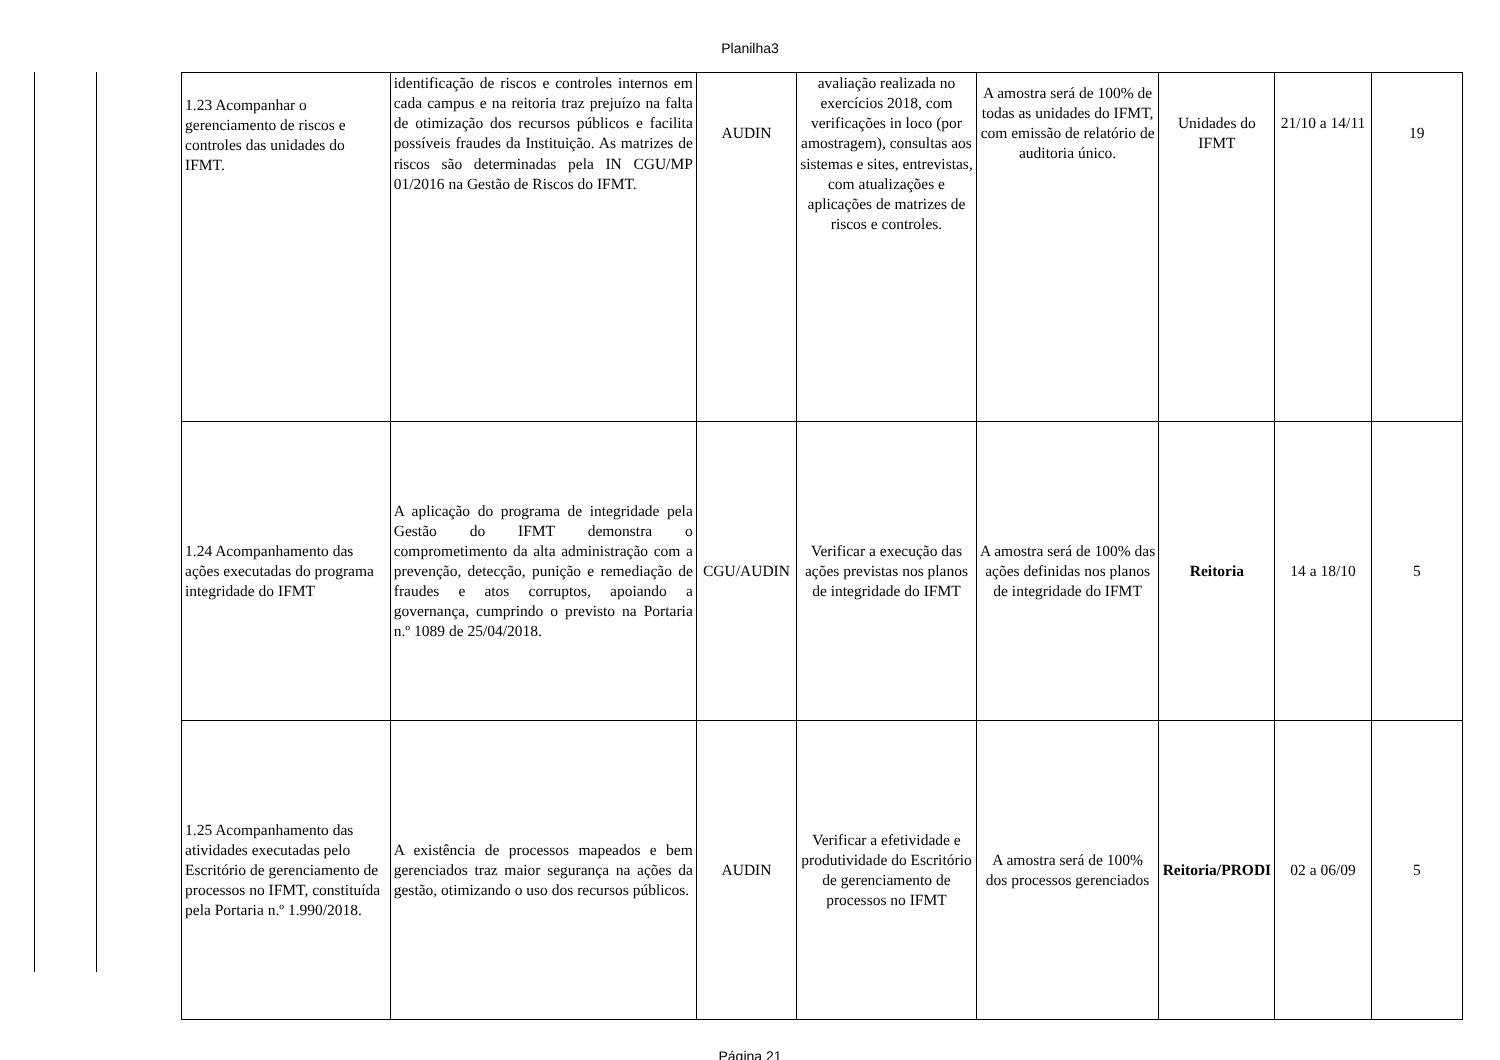Planilha3
| 1.23 Acompanhar o gerenciamento de riscos e controles das unidades do IFMT. | identificação de riscos e controles internos em cada campus e na reitoria traz prejuízo na falta de otimização dos recursos públicos e facilita possíveis fraudes da Instituição. As matrizes de riscos são determinadas pela IN CGU/MP 01/2016 na Gestão de Riscos do IFMT. | AUDIN | avaliação realizada no exercícios 2018, com verificações in loco (por amostragem), consultas aos sistemas e sites, entrevistas, com atualizações e aplicações de matrizes de riscos e controles. | A amostra será de 100% de todas as unidades do IFMT, com emissão de relatório de auditoria único. | Unidades do IFMT | 21/10 a 14/11 | 19 |
| 1.24 Acompanhamento das ações executadas do programa integridade do IFMT | A aplicação do programa de integridade pela Gestão do IFMT demonstra o comprometimento da alta administração com a prevenção, detecção, punição e remediação de fraudes e atos corruptos, apoiando a governança, cumprindo o previsto na Portaria n.º 1089 de 25/04/2018. | CGU/AUDIN | Verificar a execução das ações previstas nos planos de integridade do IFMT | A amostra será de 100% das ações definidas nos planos de integridade do IFMT | Reitoria | 14 a 18/10 | 5 |
| 1.25 Acompanhamento das atividades executadas pelo Escritório de gerenciamento de processos no IFMT, constituída pela Portaria n.º 1.990/2018. | A existência de processos mapeados e bem gerenciados traz maior segurança na ações da gestão, otimizando o uso dos recursos públicos. | AUDIN | Verificar a efetividade e produtividade do Escritório de gerenciamento de processos no IFMT | A amostra será de 100% dos processos gerenciados | Reitoria/PRODI | 02 a 06/09 | 5 |
Página 21